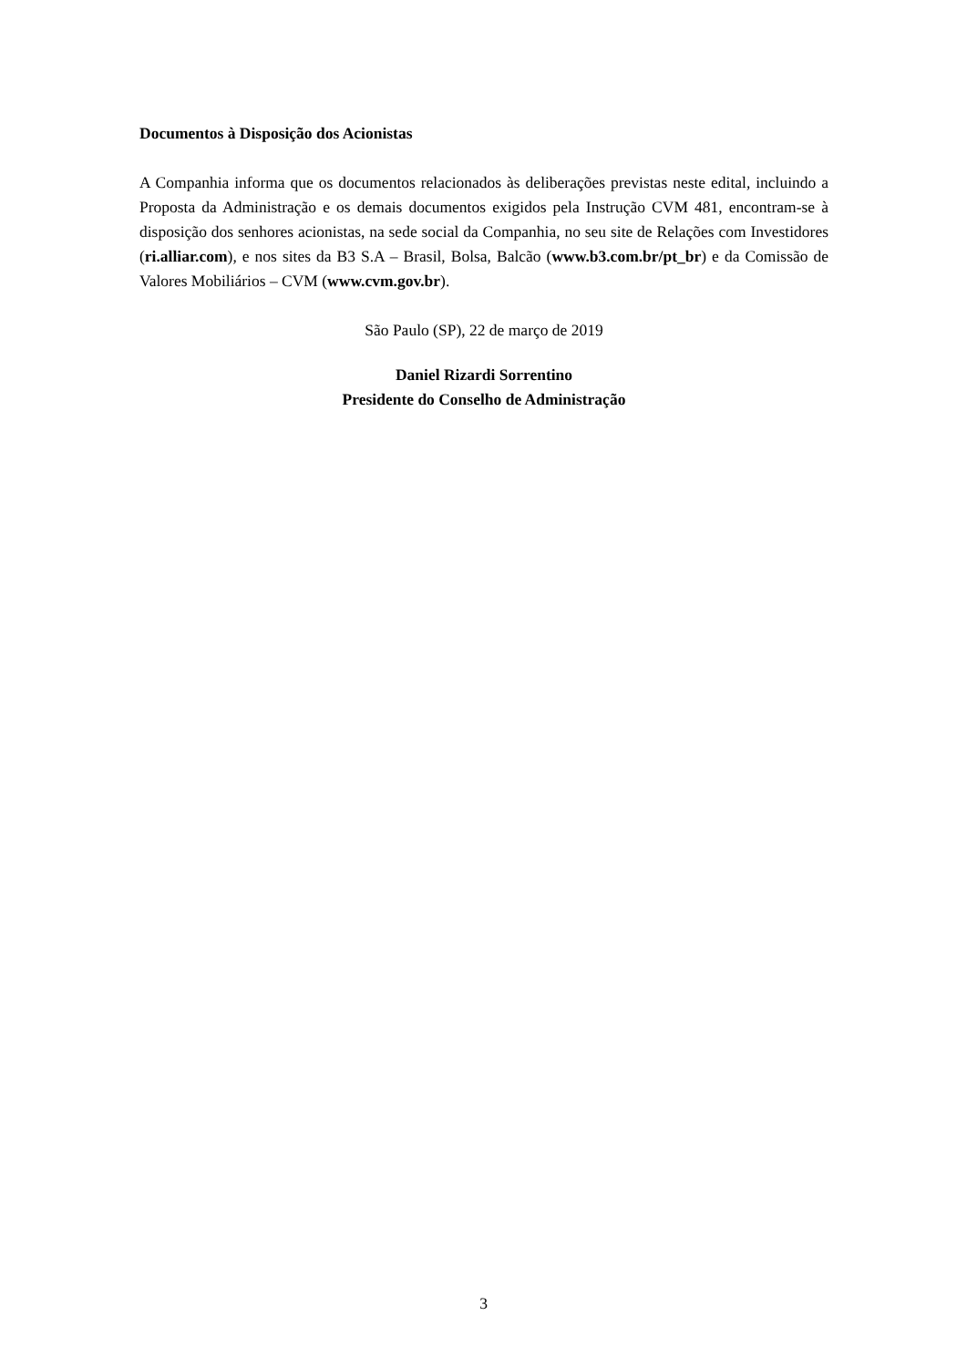Documentos à Disposição dos Acionistas
A Companhia informa que os documentos relacionados às deliberações previstas neste edital, incluindo a Proposta da Administração e os demais documentos exigidos pela Instrução CVM 481, encontram-se à disposição dos senhores acionistas, na sede social da Companhia, no seu site de Relações com Investidores (ri.alliar.com), e nos sites da B3 S.A – Brasil, Bolsa, Balcão (www.b3.com.br/pt_br) e da Comissão de Valores Mobiliários – CVM (www.cvm.gov.br).
São Paulo (SP), 22 de março de 2019
Daniel Rizardi Sorrentino
Presidente do Conselho de Administração
3